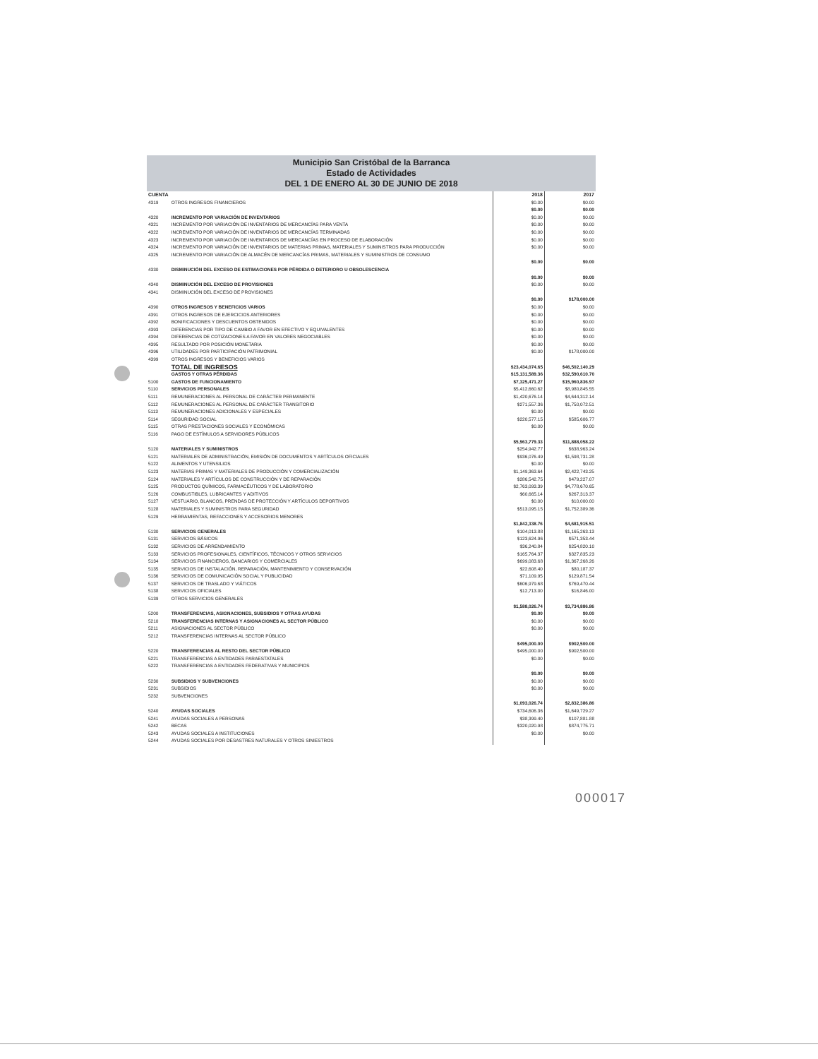Municipio San Cristóbal de la Barranca
Estado de Actividades
DEL 1 DE ENERO AL 30 DE JUNIO DE 2018
| CUENTA | | 2018 | 2017 |
| --- | --- | --- | --- |
| 4319 | OTROS INGRESOS FINANCIEROS | $0.00 | $0.00 |
| | | $0.00 | $0.00 |
| 4320 | INCREMENTO POR VARIACIÓN DE INVENTARIOS | $0.00 | $0.00 |
| 4321 | INCREMENTO POR VARIACIÓN DE INVENTARIOS DE MERCANCÍAS PARA VENTA | $0.00 | $0.00 |
| 4322 | INCREMENTO POR VARIACIÓN DE INVENTARIOS DE MERCANCÍAS TERMINADAS | $0.00 | $0.00 |
| 4323 | INCREMENTO POR VARIACIÓN DE INVENTARIOS DE MERCANCÍAS EN PROCESO DE ELABORACIÓN | $0.00 | $0.00 |
| 4324 | INCREMENTO POR VARIACIÓN DE INVENTARIOS DE MATERIAS PRIMAS, MATERIALES Y SUMINISTROS PARA PRODUCCIÓN | $0.00 | $0.00 |
| 4325 | INCREMENTO POR VARIACIÓN DE ALMACÉN DE MERCANCÍAS PRIMAS, MATERIALES Y SUMINISTROS DE CONSUMO | | |
| | | $0.00 | $0.00 |
| 4330 | DISMINUCIÓN DEL EXCESO DE ESTIMACIONES POR PÉRDIDA O DETERIORO U OBSOLESCENCIA | | |
| | | $0.00 | $0.00 |
| 4340 | DISMINUCIÓN DEL EXCESO DE PROVISIONES | $0.00 | $0.00 |
| 4341 | DISMINUCIÓN DEL EXCESO DE PROVISIONES | | |
| | | $0.00 | $178,000.00 |
| 4390 | OTROS INGRESOS Y BENEFICIOS VARIOS | $0.00 | $0.00 |
| 4391 | OTROS INGRESOS DE EJERCICIOS ANTERIORES | $0.00 | $0.00 |
| 4392 | BONIFICACIONES Y DESCUENTOS OBTENIDOS | $0.00 | $0.00 |
| 4393 | DIFERENCIAS POR TIPO DE CAMBIO A FAVOR EN EFECTIVO Y EQUIVALENTES | $0.00 | $0.00 |
| 4394 | DIFERENCIAS DE COTIZACIONES A FAVOR EN VALORES NEGOCIABLES | $0.00 | $0.00 |
| 4395 | RESULTADO POR POSICIÓN MONETARIA | $0.00 | $0.00 |
| 4396 | UTILIDADES POR PARTICIPACIÓN PATRIMONIAL | $0.00 | $178,000.00 |
| 4399 | OTROS INGRESOS Y BENEFICIOS VARIOS | | |
| | TOTAL DE INGRESOS | $23,434,074.65 | $46,502,140.29 |
| | GASTOS Y OTRAS PÉRDIDAS | $15,131,589.36 | $32,590,610.70 |
| 5100 | GASTOS DE FUNCIONAMIENTO | $7,325,471.27 | $15,960,836.97 |
| 5110 | SERVICIOS PERSONALES | $5,412,660.62 | $8,980,845.55 |
| 5111 | REMUNERACIONES AL PERSONAL DE CARÁCTER PERMANENTE | $1,420,676.14 | $4,644,312.14 |
| 5112 | REMUNERACIONES AL PERSONAL DE CARÁCTER TRANSITORIO | $271,557.36 | $1,750,072.51 |
| 5113 | REMUNERACIONES ADICIONALES Y ESPECIALES | $0.00 | $0.00 |
| 5114 | SEGURIDAD SOCIAL | $220,577.15 | $585,606.77 |
| 5115 | OTRAS PRESTACIONES SOCIALES Y ECONÓMICAS | $0.00 | $0.00 |
| 5116 | PAGO DE ESTÍMULOS A SERVIDORES PÚBLICOS | | |
| | | $5,963,779.33 | $11,888,058.22 |
| 5120 | MATERIALES Y SUMINISTROS | $254,942.77 | $638,963.24 |
| 5121 | MATERIALES DE ADMINISTRACIÓN, EMISIÓN DE DOCUMENTOS Y ARTÍCULOS OFICIALES | $936,076.49 | $1,598,731.28 |
| 5122 | ALIMENTOS Y UTENSILIOS | $0.00 | $0.00 |
| 5123 | MATERIAS PRIMAS Y MATERIALES DE PRODUCCIÓN Y COMERCIALIZACIÓN | $1,149,363.64 | $2,422,743.25 |
| 5124 | MATERIALES Y ARTÍCULOS DE CONSTRUCCIÓN Y DE REPARACIÓN | $286,542.75 | $479,227.07 |
| 5125 | PRODUCTOS QUÍMICOS, FARMACÉUTICOS Y DE LABORATORIO | $2,763,093.39 | $4,778,670.65 |
| 5126 | COMBUSTIBLES, LUBRICANTES Y ADITIVOS | $60,665.14 | $267,313.37 |
| 5127 | VESTUARIO, BLANCOS, PRENDAS DE PROTECCIÓN Y ARTÍCULOS DEPORTIVOS | $0.00 | $10,000.00 |
| 5128 | MATERIALES Y SUMINISTROS PARA SEGURIDAD | $513,095.15 | $1,752,389.36 |
| 5129 | HERRAMIENTAS, REFACCIONES Y ACCESORIOS MENORES | | |
| | | $1,842,338.76 | $4,681,915.51 |
| 5130 | SERVICIOS GENERALES | $104,013.88 | $1,165,263.13 |
| 5131 | SERVICIOS BÁSICOS | $123,624.96 | $571,353.44 |
| 5132 | SERVICIOS DE ARRENDAMIENTO | $36,240.84 | $254,820.10 |
| 5133 | SERVICIOS PROFESIONALES, CIENTÍFICOS, TÉCNICOS Y OTROS SERVICIOS | $165,764.37 | $327,835.23 |
| 5134 | SERVICIOS FINANCIEROS, BANCARIOS Y COMERCIALES | $699,083.68 | $1,367,268.26 |
| 5135 | SERVICIOS DE INSTALACIÓN, REPARACIÓN, MANTENIMIENTO Y CONSERVACIÓN | $22,608.40 | $80,187.37 |
| 5136 | SERVICIOS DE COMUNICACIÓN SOCIAL Y PUBLICIDAD | $71,109.95 | $129,871.54 |
| 5137 | SERVICIOS DE TRASLADO Y VIÁTICOS | $606,979.68 | $769,470.44 |
| 5138 | SERVICIOS OFICIALES | $12,713.00 | $16,846.00 |
| 5139 | OTROS SERVICIOS GENERALES | | |
| | | $1,588,026.74 | $3,734,886.86 |
| 5200 | TRANSFERENCIAS, ASIGNACIONES, SUBSIDIOS Y OTRAS AYUDAS | $0.00 | $0.00 |
| 5210 | TRANSFERENCIAS INTERNAS Y ASIGNACIONES AL SECTOR PÚBLICO | $0.00 | $0.00 |
| 5211 | ASIGNACIONES AL SECTOR PÚBLICO | $0.00 | $0.00 |
| 5212 | TRANSFERENCIAS INTERNAS AL SECTOR PÚBLICO | | |
| | | $495,000.00 | $902,500.00 |
| 5220 | TRANSFERENCIAS AL RESTO DEL SECTOR PÚBLICO | $495,000.00 | $902,500.00 |
| 5221 | TRANSFERENCIAS A ENTIDADES PARAESTATALES | $0.00 | $0.00 |
| 5222 | TRANSFERENCIAS A ENTIDADES FEDERATIVAS Y MUNICIPIOS | | |
| | | $0.00 | $0.00 |
| 5230 | SUBSIDIOS Y SUBVENCIONES | $0.00 | $0.00 |
| 5231 | SUBSIDIOS | $0.00 | $0.00 |
| 5232 | SUBVENCIONES | | |
| | | $1,093,026.74 | $2,832,386.86 |
| 5240 | AYUDAS SOCIALES | $734,606.36 | $1,649,729.27 |
| 5241 | AYUDAS SOCIALES A PERSONAS | $38,399.40 | $107,881.88 |
| 5242 | BECAS | $320,020.98 | $874,775.71 |
| 5243 | AYUDAS SOCIALES A INSTITUCIONES | $0.00 | $0.00 |
| 5244 | AYUDAS SOCIALES POR DESASTRES NATURALES Y OTROS SINIESTROS | | |
000017